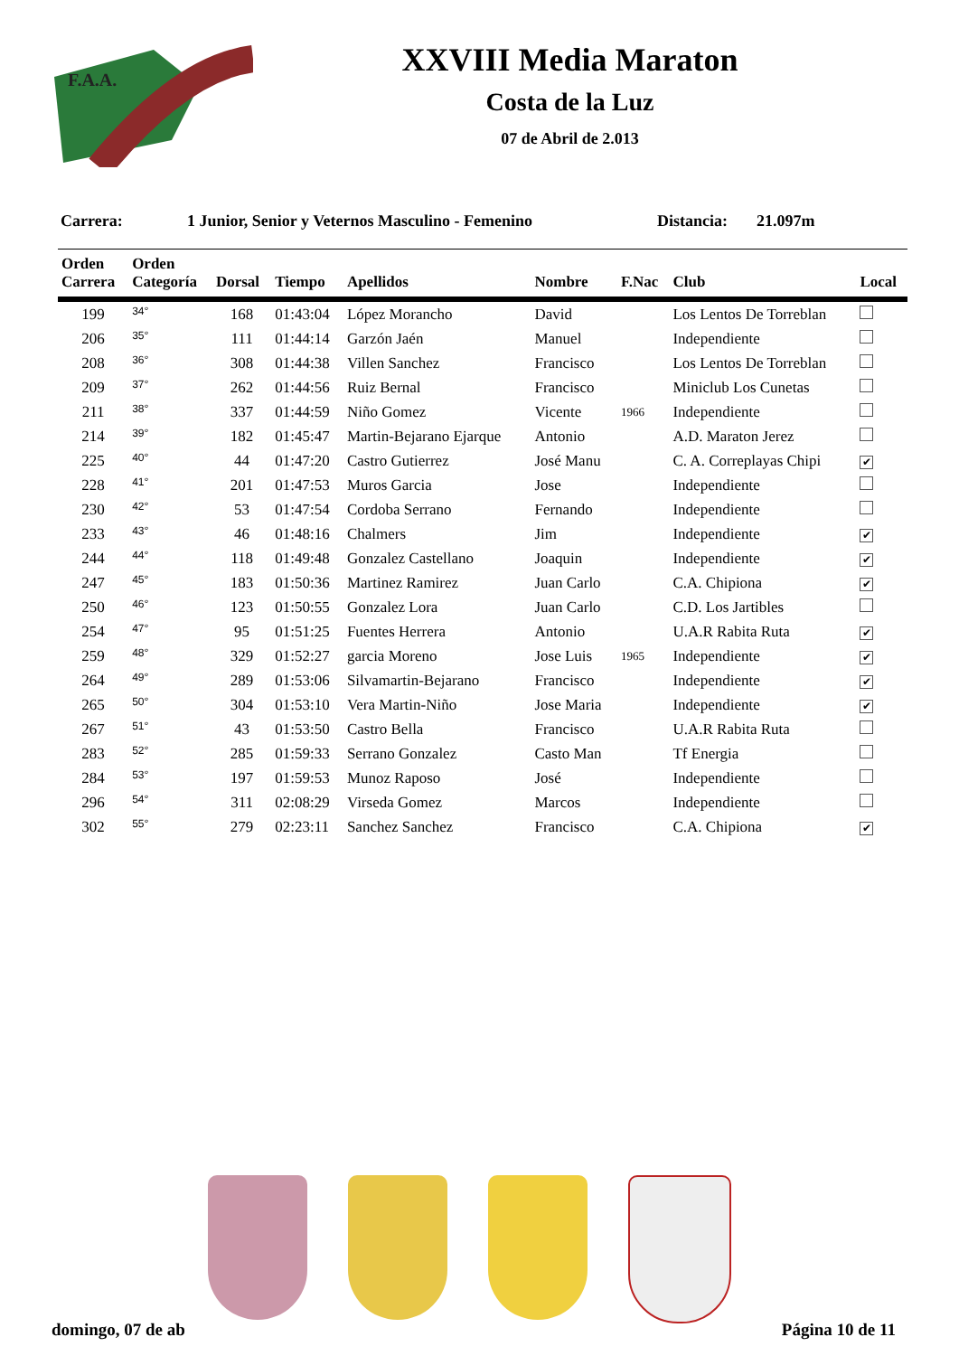F.A.A.
XXVIII Media Maraton
Costa de la Luz
07 de Abril de 2.013
Carrera: 1 Junior, Senior y Veternos Masculino - Femenino Distancia: 21.097m
| Orden Carrera | Orden Categoría | Dorsal | Tiempo | Apellidos | Nombre | F.Nac | Club | Local |
| --- | --- | --- | --- | --- | --- | --- | --- | --- |
| 199 | 34° | 168 | 01:43:04 | López Morancho | David | | Los Lentos De Torreblan | |
| 206 | 35° | 111 | 01:44:14 | Garzón Jaén | Manuel | | Independiente | |
| 208 | 36° | 308 | 01:44:38 | Villen Sanchez | Francisco | | Los Lentos De Torreblan | |
| 209 | 37° | 262 | 01:44:56 | Ruiz Bernal | Francisco | | Miniclub Los Cunetas | |
| 211 | 38° | 337 | 01:44:59 | Niño Gomez | Vicente | 1966 | Independiente | |
| 214 | 39° | 182 | 01:45:47 | Martin-Bejarano Ejarque | Antonio | | A.D. Maraton Jerez | |
| 225 | 40° | 44 | 01:47:20 | Castro Gutierrez | José Manu | | C. A. Correplayas Chipi | ✔ |
| 228 | 41° | 201 | 01:47:53 | Muros Garcia | Jose | | Independiente | |
| 230 | 42° | 53 | 01:47:54 | Cordoba Serrano | Fernando | | Independiente | |
| 233 | 43° | 46 | 01:48:16 | Chalmers | Jim | | Independiente | ✔ |
| 244 | 44° | 118 | 01:49:48 | Gonzalez Castellano | Joaquin | | Independiente | ✔ |
| 247 | 45° | 183 | 01:50:36 | Martinez Ramirez | Juan Carlo | | C.A. Chipiona | ✔ |
| 250 | 46° | 123 | 01:50:55 | Gonzalez Lora | Juan Carlo | | C.D. Los Jartibles | |
| 254 | 47° | 95 | 01:51:25 | Fuentes Herrera | Antonio | | U.A.R Rabita Ruta | ✔ |
| 259 | 48° | 329 | 01:52:27 | garcia Moreno | Jose Luis | 1965 | Independiente | ✔ |
| 264 | 49° | 289 | 01:53:06 | Silvamartin-Bejarano | Francisco | | Independiente | ✔ |
| 265 | 50° | 304 | 01:53:10 | Vera Martin-Niño | Jose Maria | | Independiente | ✔ |
| 267 | 51° | 43 | 01:53:50 | Castro Bella | Francisco | | U.A.R Rabita Ruta | |
| 283 | 52° | 285 | 01:59:33 | Serrano Gonzalez | Casto Man | | Tf Energia | |
| 284 | 53° | 197 | 01:59:53 | Munoz Raposo | José | | Independiente | |
| 296 | 54° | 311 | 02:08:29 | Virseda Gomez | Marcos | | Independiente | |
| 302 | 55° | 279 | 02:23:11 | Sanchez Sanchez | Francisco | | C.A. Chipiona | ✔ |
domingo, 07 de ab Página 10 de 11